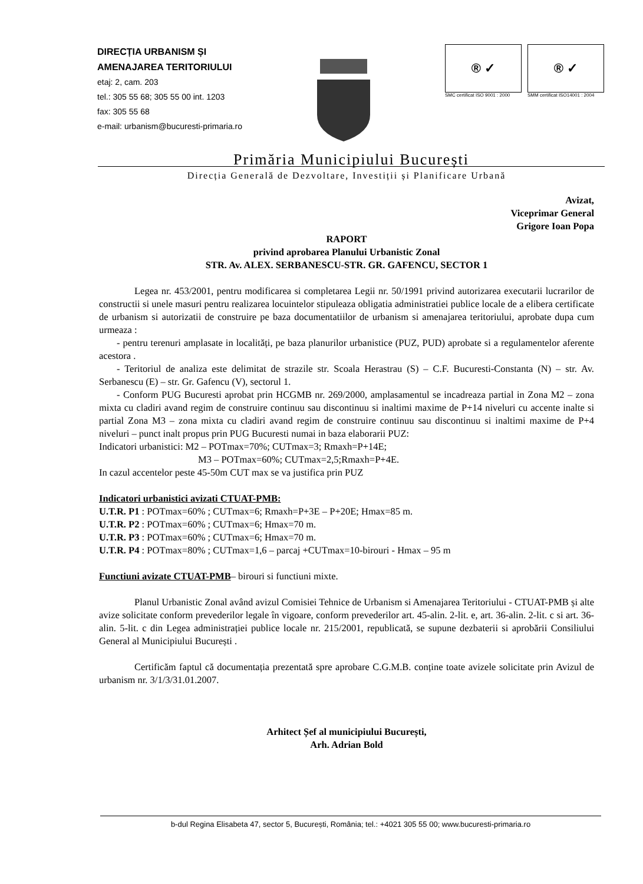DIRECȚIA URBANISM ȘI
AMENAJAREA TERITORIULUI
etaj: 2, cam. 203
tel.: 305 55 68; 305 55 00 int. 1203
fax: 305 55 68
e-mail: urbanism@bucuresti-primaria.ro
® ✓
SMC certificat ISO 9001 : 2000
® ✓
SMM certificat ISO14001 : 2004
Primăria Municipiului București
Direcția Generală de Dezvoltare, Investiții și Planificare Urbană
Avizat,
Viceprimar General
Grigore Ioan Popa
RAPORT
privind aprobarea Planului Urbanistic Zonal
STR. Av. ALEX. SERBANESCU-STR. GR. GAFENCU, SECTOR 1
Legea nr. 453/2001, pentru modificarea si completarea Legii nr. 50/1991 privind autorizarea executarii lucrarilor de constructii si unele masuri pentru realizarea locuintelor stipuleaza obligatia administratiei publice locale de a elibera certificate de urbanism si autorizatii de construire pe baza documentatiilor de urbanism si amenajarea teritoriului, aprobate dupa cum urmeaza :
- pentru terenuri amplasate in localități, pe baza planurilor urbanistice (PUZ, PUD) aprobate si a regulamentelor aferente acestora .
- Teritoriul de analiza este delimitat de strazile str. Scoala Herastrau (S) – C.F. Bucuresti-Constanta (N) – str. Av. Serbanescu (E) – str. Gr. Gafencu (V), sectorul 1.
- Conform PUG Bucuresti aprobat prin HCGMB nr. 269/2000, amplasamentul se incadreaza partial in Zona M2 – zona mixta cu cladiri avand regim de construire continuu sau discontinuu si inaltimi maxime de P+14 niveluri cu accente inalte si partial Zona M3 – zona mixta cu cladiri avand regim de construire continuu sau discontinuu si inaltimi maxime de P+4 niveluri – punct inalt propus prin PUG Bucuresti numai in baza elaborarii PUZ:
Indicatori urbanistici: M2 – POTmax=70%; CUTmax=3; Rmaxh=P+14E;
M3 – POTmax=60%; CUTmax=2,5;Rmaxh=P+4E.
In cazul accentelor peste 45-50m CUT max se va justifica prin PUZ
Indicatori urbanistici avizati CTUAT-PMB:
U.T.R. P1 : POTmax=60% ; CUTmax=6; Rmaxh=P+3E – P+20E; Hmax=85 m.
U.T.R. P2 : POTmax=60% ; CUTmax=6; Hmax=70 m.
U.T.R. P3 : POTmax=60% ; CUTmax=6; Hmax=70 m.
U.T.R. P4 : POTmax=80% ; CUTmax=1,6 – parcaj +CUTmax=10-birouri - Hmax – 95 m
Functiuni avizate CTUAT-PMB– birouri si functiuni mixte.
Planul Urbanistic Zonal având avizul Comisiei Tehnice de Urbanism si Amenajarea Teritoriului - CTUAT-PMB și alte avize solicitate conform prevederilor legale în vigoare, conform prevederilor art. 45-alin. 2-lit. e, art. 36-alin. 2-lit. c si art. 36-alin. 5-lit. c din Legea administrației publice locale nr. 215/2001, republicată, se supune dezbaterii si aprobării Consiliului General al Municipiului București .
Certificăm faptul că documentația prezentată spre aprobare C.G.M.B. conține toate avizele solicitate prin Avizul de urbanism nr. 3/1/3/31.01.2007.
Arhitect Șef al municipiului București,
Arh. Adrian Bold
b-dul Regina Elisabeta 47, sector 5, București, România; tel.: +4021 305 55 00; www.bucuresti-primaria.ro